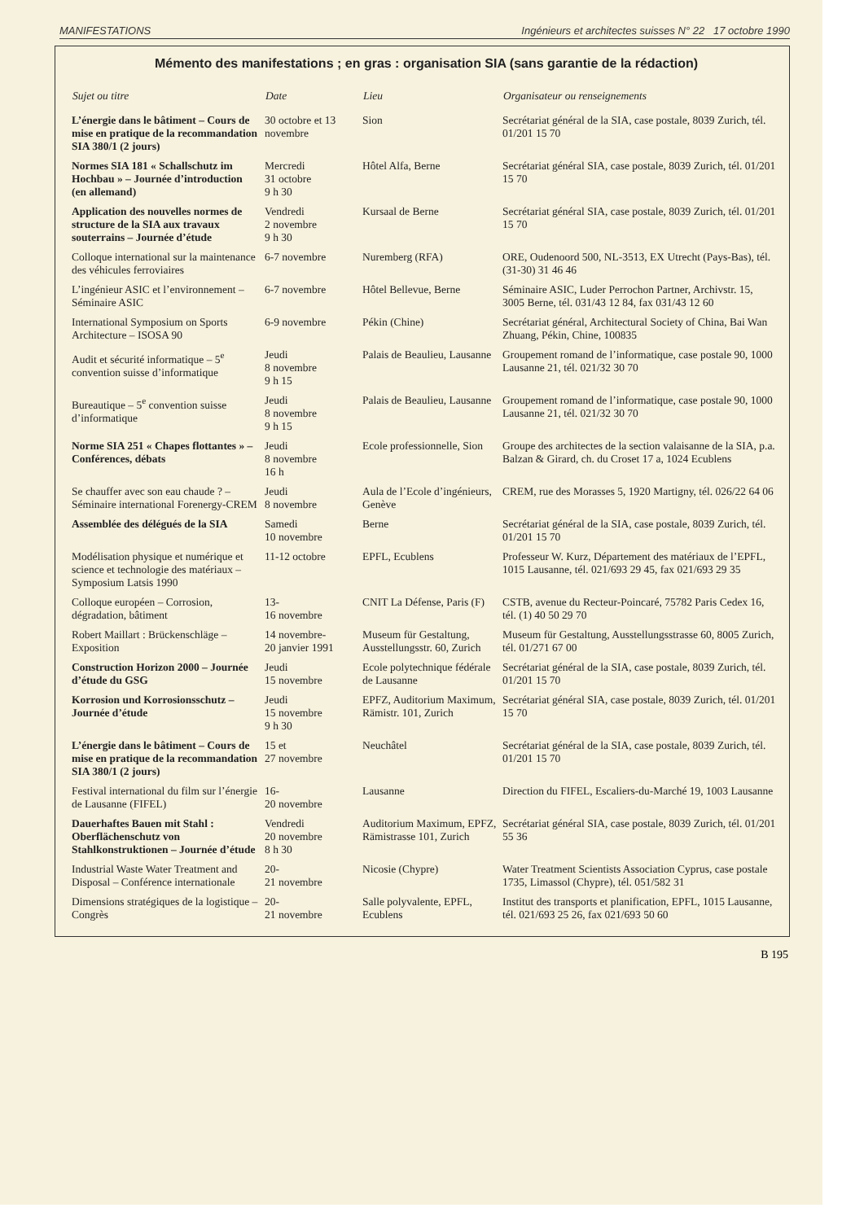MANIFESTATIONS Ingénieurs et architectes suisses N° 22 17 octobre 1990
Mémento des manifestations ; en gras : organisation SIA (sans garantie de la rédaction)
| Sujet ou titre | Date | Lieu | Organisateur ou renseignements |
| --- | --- | --- | --- |
| L’énergie dans le bâtiment – Cours de mise en pratique de la recommandation SIA 380/1 (2 jours) | 30 octobre et 13 novembre | Sion | Secrétariat général de la SIA, case postale, 8039 Zurich, tél. 01/201 15 70 |
| Normes SIA 181 « Schallschutz im Hochbau » – Journée d’introduction (en allemand) | Mercredi 31 octobre 9 h 30 | Hôtel Alfa, Berne | Secrétariat général SIA, case postale, 8039 Zurich, tél. 01/201 15 70 |
| Application des nouvelles normes de structure de la SIA aux travaux souterrains – Journée d’étude | Vendredi 2 novembre 9 h 30 | Kursaal de Berne | Secrétariat général SIA, case postale, 8039 Zurich, tél. 01/201 15 70 |
| Colloque international sur la maintenance des véhicules ferroviaires | 6-7 novembre | Nuremberg (RFA) | ORE, Oudenoord 500, NL-3513, EX Utrecht (Pays-Bas), tél. (31-30) 31 46 46 |
| L’ingénieur ASIC et l’environnement – Séminaire ASIC | 6-7 novembre | Hôtel Bellevue, Berne | Séminaire ASIC, Luder Perrochon Partner, Archivstr. 15, 3005 Berne, tél. 031/43 12 84, fax 031/43 12 60 |
| International Symposium on Sports Architecture – ISOSA 90 | 6-9 novembre | Pékin (Chine) | Secrétariat général, Architectural Society of China, Bai Wan Zhuang, Pékin, Chine, 100835 |
| Audit et sécurité informatique – 5<sup>e</sup> convention suisse d’informatique | Jeudi 8 novembre 9 h 15 | Palais de Beaulieu, Lausanne | Groupement romand de l’informatique, case postale 90, 1000 Lausanne 21, tél. 021/32 30 70 |
| Bureautique – 5<sup>e</sup> convention suisse d’informatique | Jeudi 8 novembre 9 h 15 | Palais de Beaulieu, Lausanne | Groupement romand de l’informatique, case postale 90, 1000 Lausanne 21, tél. 021/32 30 70 |
| Norme SIA 251 « Chapes flottantes » – Conférences, débats | Jeudi 8 novembre 16 h | Ecole professionnelle, Sion | Groupe des architectes de la section valaisanne de la SIA, p.a. Balzan & Girard, ch. du Croset 17 a, 1024 Ecublens |
| Se chauffer avec son eau chaude ? – Séminaire international Forenergy-CREM | Jeudi 8 novembre | Aula de l’Ecole d’ingénieurs, Genève | CREM, rue des Morasses 5, 1920 Martigny, tél. 026/22 64 06 |
| Assemblée des délégués de la SIA | Samedi 10 novembre | Berne | Secrétariat général de la SIA, case postale, 8039 Zurich, tél. 01/201 15 70 |
| Modélisation physique et numérique et science et technologie des matériaux – Symposium Latsis 1990 | 11-12 octobre | EPFL, Ecublens | Professeur W. Kurz, Département des matériaux de l’EPFL, 1015 Lausanne, tél. 021/693 29 45, fax 021/693 29 35 |
| Colloque européen – Corrosion, dégradation, bâtiment | 13- 16 novembre | CNIT La Défense, Paris (F) | CSTB, avenue du Recteur-Poincaré, 75782 Paris Cedex 16, tél. (1) 40 50 29 70 |
| Robert Maillart : Brückenschläge – Exposition | 14 novembre- 20 janvier 1991 | Museum für Gestaltung, Ausstellungsstr. 60, Zurich | Museum für Gestaltung, Ausstellungsstrasse 60, 8005 Zurich, tél. 01/271 67 00 |
| Construction Horizon 2000 – Journée d’étude du GSG | Jeudi 15 novembre | Ecole polytechnique fédérale de Lausanne | Secrétariat général de la SIA, case postale, 8039 Zurich, tél. 01/201 15 70 |
| Korrosion und Korrosionsschutz – Journée d’étude | Jeudi 15 novembre 9 h 30 | EPFZ, Auditorium Maximum, Rämistr. 101, Zurich | Secrétariat général SIA, case postale, 8039 Zurich, tél. 01/201 15 70 |
| L’énergie dans le bâtiment – Cours de mise en pratique de la recommandation SIA 380/1 (2 jours) | 15 et 27 novembre | Neuchâtel | Secrétariat général de la SIA, case postale, 8039 Zurich, tél. 01/201 15 70 |
| Festival international du film sur l’énergie de Lausanne (FIFEL) | 16- 20 novembre | Lausanne | Direction du FIFEL, Escaliers-du-Marché 19, 1003 Lausanne |
| Dauerhaftes Bauen mit Stahl : Oberflächenschutz von Stahlkonstruktionen – Journée d’étude | Vendredi 20 novembre 8 h 30 | Auditorium Maximum, EPFZ, Rämistrasse 101, Zurich | Secrétariat général SIA, case postale, 8039 Zurich, tél. 01/201 55 36 |
| Industrial Waste Water Treatment and Disposal – Conférence internationale | 20- 21 novembre | Nicosie (Chypre) | Water Treatment Scientists Association Cyprus, case postale 1735, Limassol (Chypre), tél. 051/582 31 |
| Dimensions stratégiques de la logistique – Congrès | 20- 21 novembre | Salle polyvalente, EPFL, Ecublens | Institut des transports et planification, EPFL, 1015 Lausanne, tél. 021/693 25 26, fax 021/693 50 60 |
B 195